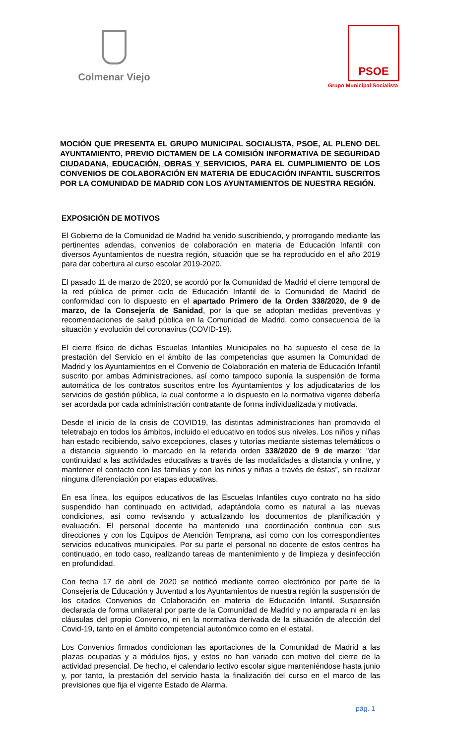Colmenar Viejo
PSOE
Grupo Municipal Socialista
MOCIÓN QUE PRESENTA EL GRUPO MUNICIPAL SOCIALISTA, PSOE, AL PLENO DEL AYUNTAMIENTO, PREVIO DICTAMEN DE LA COMISIÓN INFORMATIVA DE SEGURIDAD CIUDADANA, EDUCACIÓN, OBRAS Y SERVICIOS, PARA EL CUMPLIMIENTO DE LOS CONVENIOS DE COLABORACIÓN EN MATERIA DE EDUCACIÓN INFANTIL SUSCRITOS POR LA COMUNIDAD DE MADRID CON LOS AYUNTAMIENTOS DE NUESTRA REGIÓN.
EXPOSICIÓN DE MOTIVOS
El Gobierno de la Comunidad de Madrid ha venido suscribiendo, y prorrogando mediante las pertinentes adendas, convenios de colaboración en materia de Educación Infantil con diversos Ayuntamientos de nuestra región, situación que se ha reproducido en el año 2019 para dar cobertura al curso escolar 2019-2020.
El pasado 11 de marzo de 2020, se acordó por la Comunidad de Madrid el cierre temporal de la red pública de primer ciclo de Educación Infantil de la Comunidad de Madrid de conformidad con lo dispuesto en el apartado Primero de la Orden 338/2020, de 9 de marzo, de la Consejería de Sanidad, por la que se adoptan medidas preventivas y recomendaciones de salud pública en la Comunidad de Madrid, como consecuencia de la situación y evolución del coronavirus (COVID-19).
El cierre físico de dichas Escuelas Infantiles Municipales no ha supuesto el cese de la prestación del Servicio en el ámbito de las competencias que asumen la Comunidad de Madrid y los Ayuntamientos en el Convenio de Colaboración en materia de Educación Infantil suscrito por ambas Administraciones, así como tampoco suponía la suspensión de forma automática de los contratos suscritos entre los Ayuntamientos y los adjudicatarios de los servicios de gestión pública, la cual conforme a lo dispuesto en la normativa vigente debería ser acordada por cada administración contratante de forma individualizada y motivada.
Desde el inicio de la crisis de COVID19, las distintas administraciones han promovido el teletrabajo en todos los ámbitos, incluido el educativo en todos sus niveles. Los niños y niñas han estado recibiendo, salvo excepciones, clases y tutorías mediante sistemas telemáticos o a distancia siguiendo lo marcado en la referida orden 338/2020 de 9 de marzo: "dar continuidad a las actividades educativas a través de las modalidades a distancia y online, y mantener el contacto con las familias y con los niños y niñas a través de éstas”, sin realizar ninguna diferenciación por etapas educativas.
En esa línea, los equipos educativos de las Escuelas Infantiles cuyo contrato no ha sido suspendido han continuado en actividad, adaptándola como es natural a las nuevas condiciones, así como revisando y actualizando los documentos de planificación y evaluación. El personal docente ha mantenido una coordinación continua con sus direcciones y con los Equipos de Atención Temprana, así como con los correspondientes servicios educativos municipales. Por su parte el personal no docente de estos centros ha continuado, en todo caso, realizando tareas de mantenimiento y de limpieza y desinfección en profundidad.
Con fecha 17 de abril de 2020 se notificó mediante correo electrónico por parte de la Consejería de Educación y Juventud a los Ayuntamientos de nuestra región la suspensión de los citados Convenios de Colaboración en materia de Educación Infantil. Suspensión declarada de forma unilateral por parte de la Comunidad de Madrid y no amparada ni en las cláusulas del propio Convenio, ni en la normativa derivada de la situación de afección del Covid-19, tanto en el ámbito competencial autonómico como en el estatal.
Los Convenios firmados condicionan las aportaciones de la Comunidad de Madrid a las plazas ocupadas y a módulos fijos, y estos no han variado con motivo del cierre de la actividad presencial. De hecho, el calendario lectivo escolar sigue manteniéndose hasta junio y, por tanto, la prestación del servicio hasta la finalización del curso en el marco de las previsiones que fija el vigente Estado de Alarma.
pág. 1